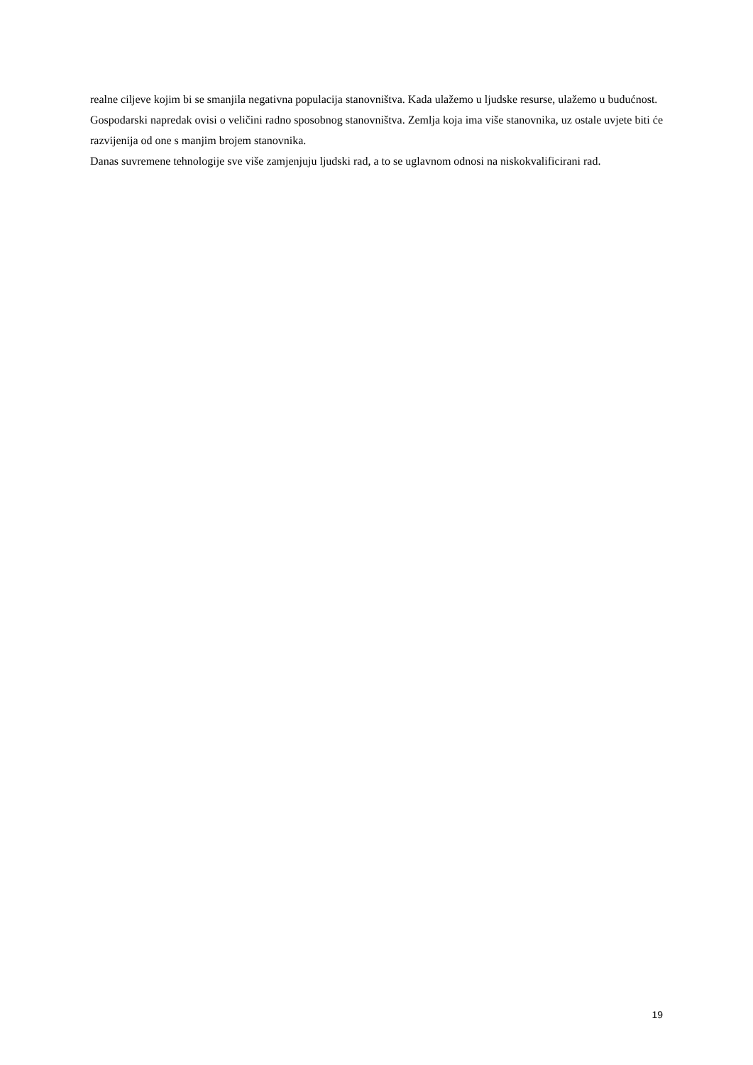realne ciljeve kojim bi se smanjila negativna populacija stanovništva. Kada ulažemo u ljudske resurse, ulažemo u budućnost.
Gospodarski napredak ovisi o veličini radno sposobnog stanovništva. Zemlja koja ima više stanovnika, uz ostale uvjete biti će razvijenija od one s manjim brojem stanovnika.
Danas suvremene tehnologije sve više zamjenjuju ljudski rad, a to se uglavnom odnosi na niskokvalificirani rad.
19